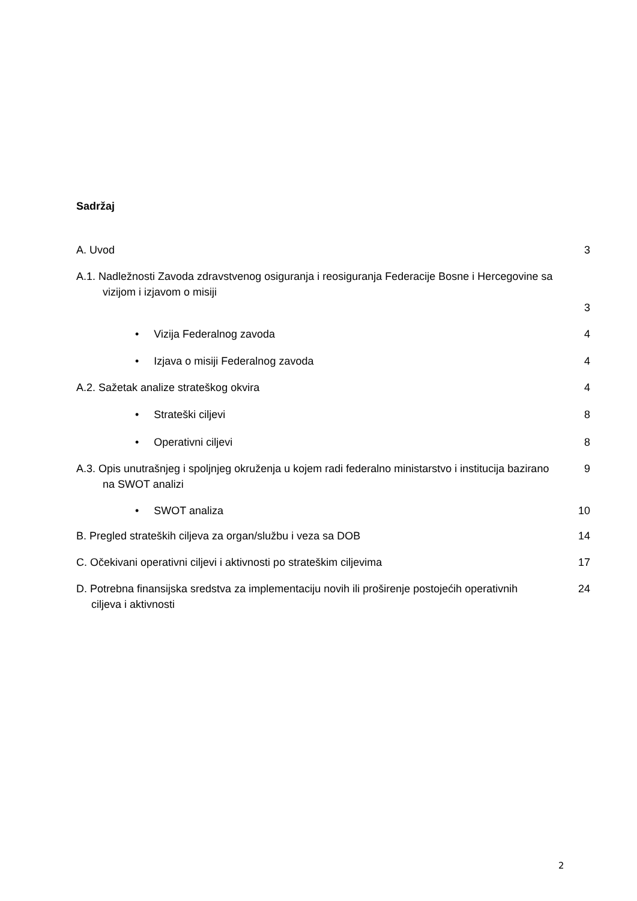Sadržaj
A. Uvod 3
A.1. Nadležnosti Zavoda zdravstvenog osiguranja i reosiguranja Federacije Bosne i Hercegovine sa vizijom i izjavom o misiji
3
• Vizija Federalnog zavoda 4
• Izjava o misiji Federalnog zavoda 4
A.2. Sažetak analize strateškog okvira 4
• Strateški ciljevi 8
• Operativni ciljevi 8
A.3. Opis unutrašnjeg i spoljnjeg okruženja u kojem radi federalno ministarstvo i institucija bazirano na SWOT analizi
9
• SWOT analiza 10
B. Pregled strateških ciljeva za organ/službu i veza sa DOB 14
C. Očekivani operativni ciljevi i aktivnosti po strateškim ciljevima 17
D. Potrebna finansijska sredstva za implementaciju novih ili proširenje postojećih operativnih ciljeva i aktivnosti
24
2